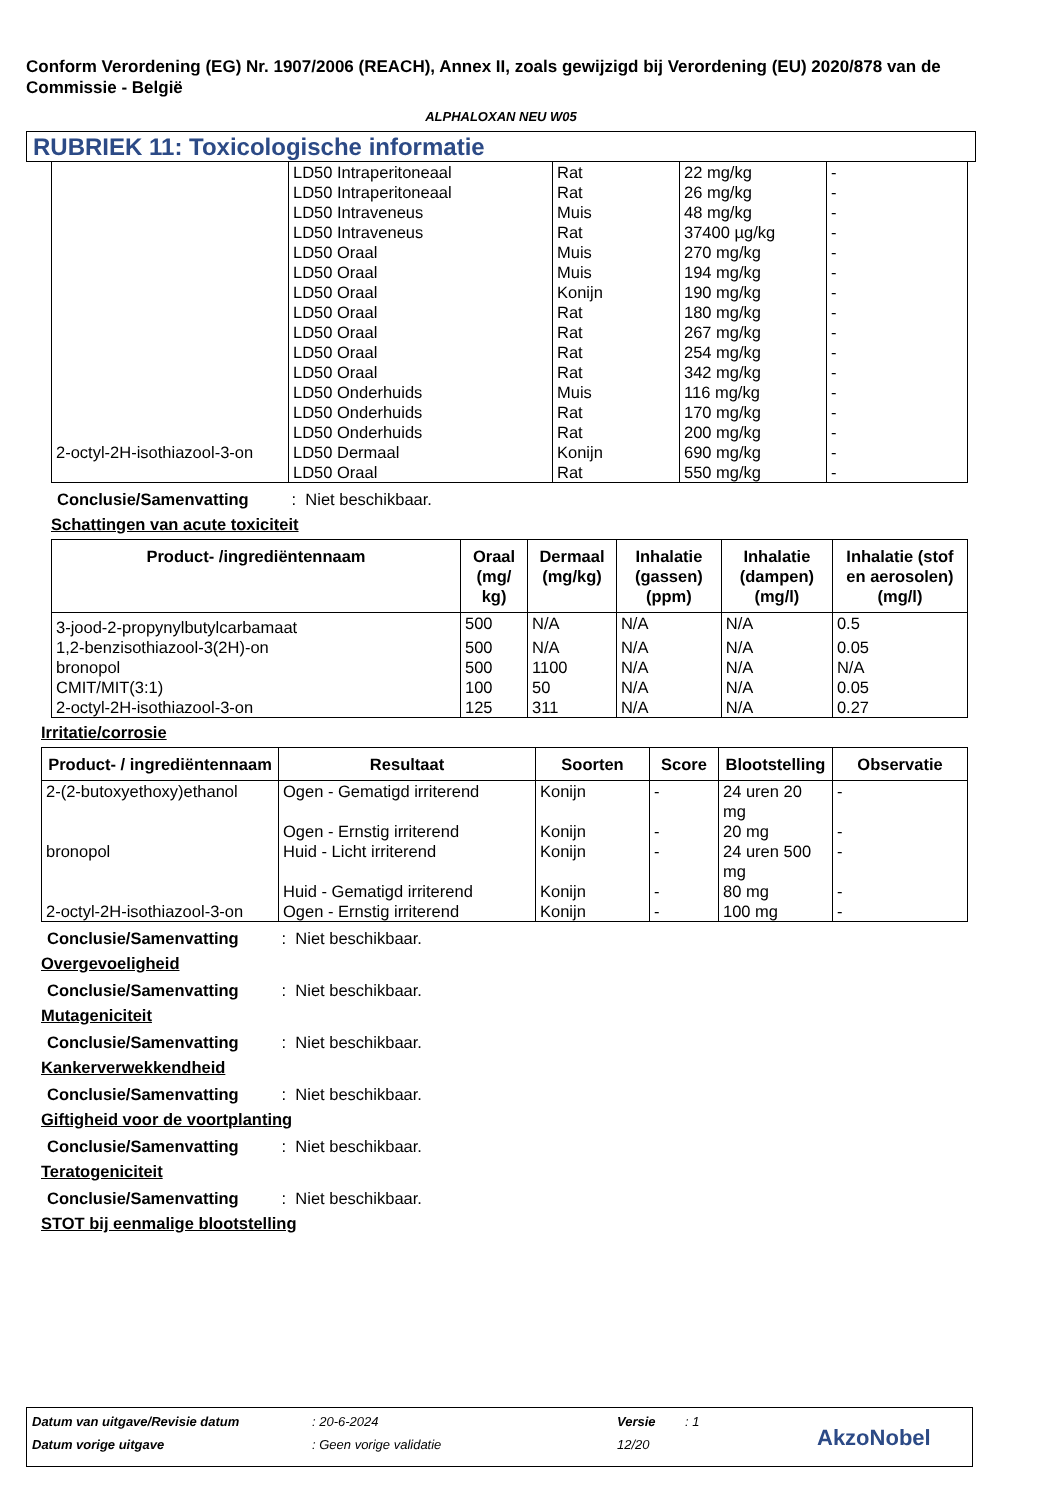Conform Verordening (EG) Nr. 1907/2006 (REACH), Annex II, zoals gewijzigd bij Verordening (EU) 2020/878 van de Commissie - België
ALPHALOXAN NEU W05
RUBRIEK 11: Toxicologische informatie
| | LD50 Intraperitoneaal | Rat | 22 mg/kg | - |
| | LD50 Intraperitoneaal | Rat | 26 mg/kg | - |
| | LD50 Intraveneus | Muis | 48 mg/kg | - |
| | LD50 Intraveneus | Rat | 37400 µg/kg | - |
| | LD50 Oraal | Muis | 270 mg/kg | - |
| | LD50 Oraal | Muis | 194 mg/kg | - |
| | LD50 Oraal | Konijn | 190 mg/kg | - |
| | LD50 Oraal | Rat | 180 mg/kg | - |
| | LD50 Oraal | Rat | 267 mg/kg | - |
| | LD50 Oraal | Rat | 254 mg/kg | - |
| | LD50 Oraal | Rat | 342 mg/kg | - |
| | LD50 Onderhuids | Muis | 116 mg/kg | - |
| | LD50 Onderhuids | Rat | 170 mg/kg | - |
| | LD50 Onderhuids | Rat | 200 mg/kg | - |
| 2-octyl-2H-isothiazool-3-on | LD50 Dermaal | Konijn | 690 mg/kg | - |
| | LD50 Oraal | Rat | 550 mg/kg | - |
Conclusie/Samenvatting : Niet beschikbaar.
Schattingen van acute toxiciteit
| Product- /ingrediëntennaam | Oraal (mg/ kg) | Dermaal (mg/kg) | Inhalatie (gassen) (ppm) | Inhalatie (dampen) (mg/l) | Inhalatie (stof en aerosolen) (mg/l) |
| --- | --- | --- | --- | --- | --- |
| 3-jood-2-propynylbutylcarbamaat | 500 | N/A | N/A | N/A | 0.5 |
| 1,2-benzisothiazool-3(2H)-on | 500 | N/A | N/A | N/A | 0.05 |
| bronopol | 500 | 1100 | N/A | N/A | N/A |
| CMIT/MIT(3:1) | 100 | 50 | N/A | N/A | 0.05 |
| 2-octyl-2H-isothiazool-3-on | 125 | 311 | N/A | N/A | 0.27 |
Irritatie/corrosie
| Product- / ingrediëntennaam | Resultaat | Soorten | Score | Blootstelling | Observatie |
| --- | --- | --- | --- | --- | --- |
| 2-(2-butoxyethoxy)ethanol | Ogen - Gematigd irriterend | Konijn | - | 24 uren 20 mg | - |
| | Ogen - Ernstig irriterend | Konijn | - | 20 mg | - |
| bronopol | Huid - Licht irriterend | Konijn | - | 24 uren 500 mg | - |
| | Huid - Gematigd irriterend | Konijn | - | 80 mg | - |
| 2-octyl-2H-isothiazool-3-on | Ogen - Ernstig irriterend | Konijn | - | 100 mg | - |
Conclusie/Samenvatting : Niet beschikbaar.
Overgevoeligheid
Conclusie/Samenvatting : Niet beschikbaar.
Mutageniciteit
Conclusie/Samenvatting : Niet beschikbaar.
Kankerverwekkendheid
Conclusie/Samenvatting : Niet beschikbaar.
Giftigheid voor de voortplanting
Conclusie/Samenvatting : Niet beschikbaar.
Teratogeniciteit
Conclusie/Samenvatting : Niet beschikbaar.
STOT bij eenmalige blootstelling
Datum van uitgave/Revisie datum: 20-6-2024 Versie: 1
Datum vorige uitgave: Geen vorige validatie 12/20 AkzoNobel